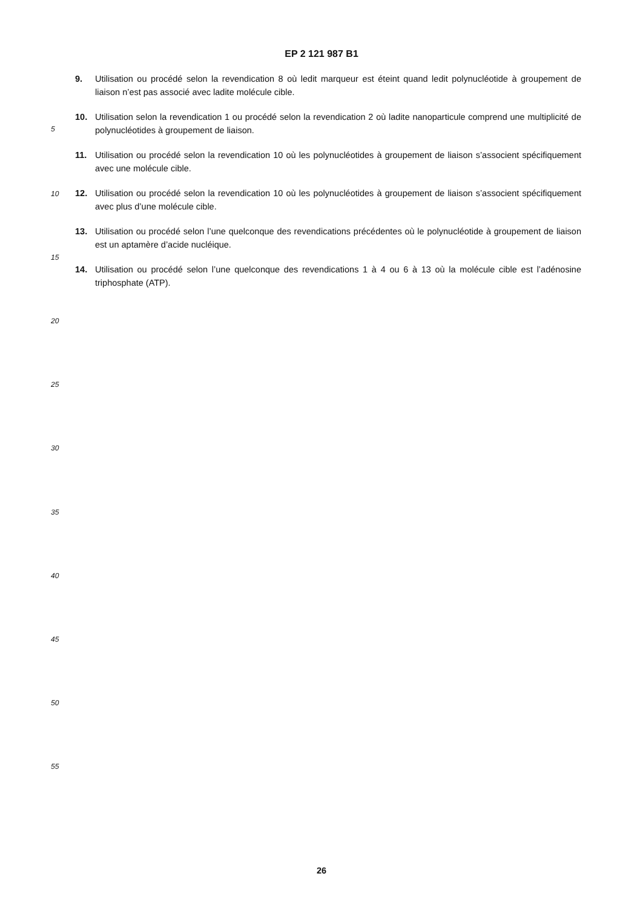EP 2 121 987 B1
9. Utilisation ou procédé selon la revendication 8 où ledit marqueur est éteint quand ledit polynucléotide à groupement de liaison n’est pas associé avec ladite molécule cible.
10. Utilisation selon la revendication 1 ou procédé selon la revendication 2 où ladite nanoparticule comprend une multiplicité de polynucléotides à groupement de liaison.
11. Utilisation ou procédé selon la revendication 10 où les polynucléotides à groupement de liaison s’associent spécifiquement avec une molécule cible.
12. Utilisation ou procédé selon la revendication 10 où les polynucléotides à groupement de liaison s’associent spécifiquement avec plus d’une molécule cible.
13. Utilisation ou procédé selon l’une quelconque des revendications précédentes où le polynucléotide à groupement de liaison est un aptamère d’acide nucléique.
14. Utilisation ou procédé selon l’une quelconque des revendications 1 à 4 ou 6 à 13 où la molécule cible est l’adénosine triphosphate (ATP).
5
10
15
20
25
30
35
40
45
50
55
26